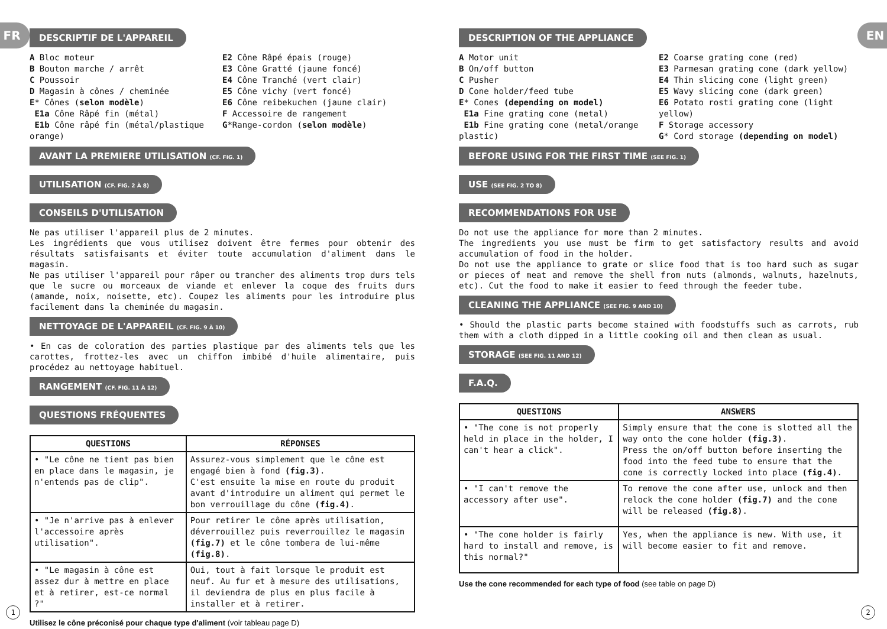FR
DESCRIPTIF DE L'APPAREIL
A Bloc moteur
B Bouton marche / arrêt
C Poussoir
D Magasin à cônes / cheminée
E* Cônes (selon modèle)
E1a Cône Râpé fin (métal)
E1b Cône râpé fin (métal/plastique orange)
E2 Cône Râpé épais (rouge)
E3 Cône Gratté (jaune foncé)
E4 Cône Tranché (vert clair)
E5 Cône vichy (vert foncé)
E6 Cône reibekuchen (jaune clair)
F Accessoire de rangement
G*Range-cordon (selon modèle)
AVANT LA PREMIERE UTILISATION (CF. FIG. 1)
UTILISATION (CF. FIG. 2 À 8)
CONSEILS D'UTILISATION
Ne pas utiliser l'appareil plus de 2 minutes.
Les ingrédients que vous utilisez doivent être fermes pour obtenir des résultats satisfaisants et éviter toute accumulation d'aliment dans le magasin.
Ne pas utiliser l'appareil pour râper ou trancher des aliments trop durs tels que le sucre ou morceaux de viande et enlever la coque des fruits durs (amande, noix, noisette, etc). Coupez les aliments pour les introduire plus facilement dans la cheminée du magasin.
NETTOYAGE DE L'APPAREIL (CF. FIG. 9 À 10)
• En cas de coloration des parties plastique par des aliments tels que les carottes, frottez-les avec un chiffon imbibé d'huile alimentaire, puis procédez au nettoyage habituel.
RANGEMENT (CF. FIG. 11 À 12)
QUESTIONS FRÉQUENTES
| QUESTIONS | RÉPONSES |
| --- | --- |
| • "Le cône ne tient pas bien en place dans le magasin, je n'entends pas de clip". | Assurez-vous simplement que le cône est engagé bien à fond (fig.3) . C'est ensuite la mise en route du produit avant d'introduire un aliment qui permet le bon verrouillage du cône (fig.4) . |
| • "Je n'arrive pas à enlever l'accessoire après utilisation". | Pour retirer le cône après utilisation, déverrouillez puis reverrouillez le magasin (fig.7) et le cône tombera de lui-même (fig.8) . |
| • "Le magasin à cône est assez dur à mettre en place et à retirer, est-ce normal ?" | Oui, tout à fait lorsque le produit est neuf. Au fur et à mesure des utilisations, il deviendra de plus en plus facile à installer et à retirer. |
Utilisez le cône préconisé pour chaque type d'aliment (voir tableau page D)
1
EN
DESCRIPTION OF THE APPLIANCE
A Motor unit
B On/off button
C Pusher
D Cone holder/feed tube
E* Cones (depending on model)
E1a Fine grating cone (metal)
E1b Fine grating cone (metal/orange plastic)
E2 Coarse grating cone (red)
E3 Parmesan grating cone (dark yellow)
E4 Thin slicing cone (light green)
E5 Wavy slicing cone (dark green)
E6 Potato rosti grating cone (light yellow)
F Storage accessory
G* Cord storage (depending on model)
BEFORE USING FOR THE FIRST TIME (SEE FIG. 1)
USE (SEE FIG. 2 TO 8)
RECOMMENDATIONS FOR USE
Do not use the appliance for more than 2 minutes.
The ingredients you use must be firm to get satisfactory results and avoid accumulation of food in the holder.
Do not use the appliance to grate or slice food that is too hard such as sugar or pieces of meat and remove the shell from nuts (almonds, walnuts, hazelnuts, etc). Cut the food to make it easier to feed through the feeder tube.
CLEANING THE APPLIANCE (SEE FIG. 9 AND 10)
• Should the plastic parts become stained with foodstuffs such as carrots, rub them with a cloth dipped in a little cooking oil and then clean as usual.
STORAGE (SEE FIG. 11 AND 12)
F.A.Q.
| QUESTIONS | ANSWERS |
| --- | --- |
| • "The cone is not properly held in place in the holder, I can't hear a click". | Simply ensure that the cone is slotted all the way onto the cone holder (fig.3) . Press the on/off button before inserting the food into the feed tube to ensure that the cone is correctly locked into place (fig.4) . |
| • "I can't remove the accessory after use". | To remove the cone after use, unlock and then relock the cone holder (fig.7) and the cone will be released (fig.8) . |
| • "The cone holder is fairly hard to install and remove, is this normal?" | Yes, when the appliance is new. With use, it will become easier to fit and remove. |
Use the cone recommended for each type of food (see table on page D)
2